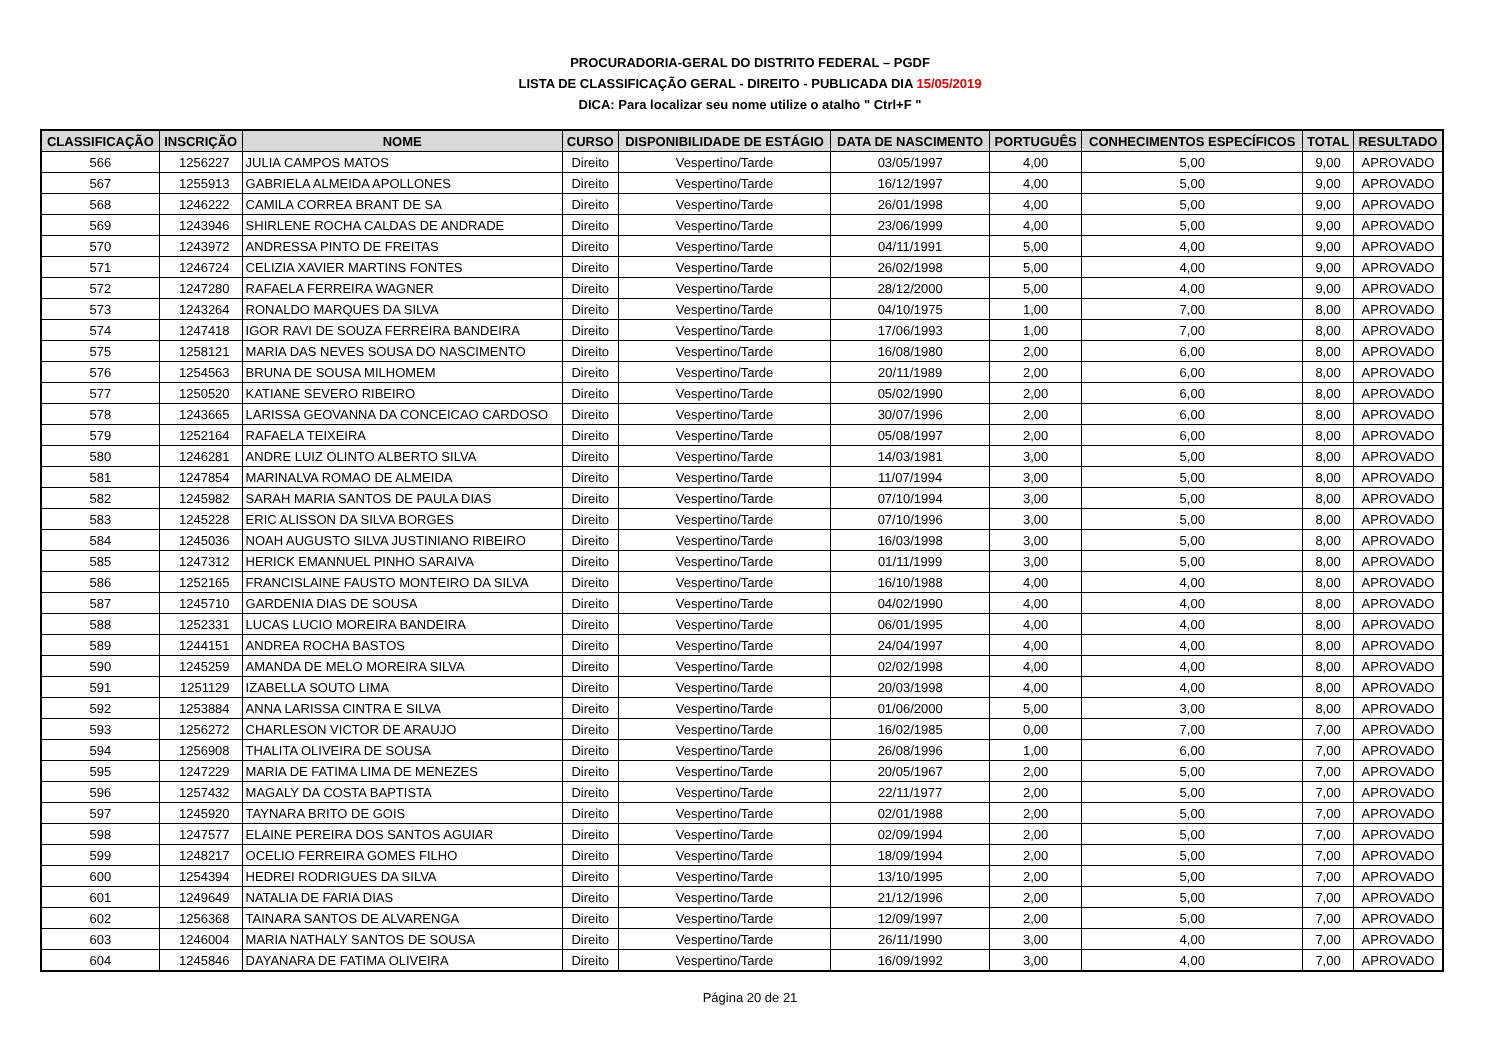PROCURADORIA-GERAL DO DISTRITO FEDERAL – PGDF
LISTA DE CLASSIFICAÇÃO GERAL - DIREITO - PUBLICADA DIA 15/05/2019
DICA: Para localizar seu nome utilize o atalho " Ctrl+F "
| CLASSIFICAÇÃO | INSCRIÇÃO | NOME | CURSO | DISPONIBILIDADE DE ESTÁGIO | DATA DE NASCIMENTO | PORTUGUÊS | CONHECIMENTOS ESPECÍFICOS | TOTAL | RESULTADO |
| --- | --- | --- | --- | --- | --- | --- | --- | --- | --- |
| 566 | 1256227 | JULIA CAMPOS MATOS | Direito | Vespertino/Tarde | 03/05/1997 | 4,00 | 5,00 | 9,00 | APROVADO |
| 567 | 1255913 | GABRIELA ALMEIDA APOLLONES | Direito | Vespertino/Tarde | 16/12/1997 | 4,00 | 5,00 | 9,00 | APROVADO |
| 568 | 1246222 | CAMILA CORREA BRANT DE SA | Direito | Vespertino/Tarde | 26/01/1998 | 4,00 | 5,00 | 9,00 | APROVADO |
| 569 | 1243946 | SHIRLENE ROCHA CALDAS DE ANDRADE | Direito | Vespertino/Tarde | 23/06/1999 | 4,00 | 5,00 | 9,00 | APROVADO |
| 570 | 1243972 | ANDRESSA PINTO DE FREITAS | Direito | Vespertino/Tarde | 04/11/1991 | 5,00 | 4,00 | 9,00 | APROVADO |
| 571 | 1246724 | CELIZIA XAVIER MARTINS FONTES | Direito | Vespertino/Tarde | 26/02/1998 | 5,00 | 4,00 | 9,00 | APROVADO |
| 572 | 1247280 | RAFAELA FERREIRA WAGNER | Direito | Vespertino/Tarde | 28/12/2000 | 5,00 | 4,00 | 9,00 | APROVADO |
| 573 | 1243264 | RONALDO MARQUES DA SILVA | Direito | Vespertino/Tarde | 04/10/1975 | 1,00 | 7,00 | 8,00 | APROVADO |
| 574 | 1247418 | IGOR RAVI DE SOUZA FERREIRA BANDEIRA | Direito | Vespertino/Tarde | 17/06/1993 | 1,00 | 7,00 | 8,00 | APROVADO |
| 575 | 1258121 | MARIA DAS NEVES SOUSA DO NASCIMENTO | Direito | Vespertino/Tarde | 16/08/1980 | 2,00 | 6,00 | 8,00 | APROVADO |
| 576 | 1254563 | BRUNA DE SOUSA MILHOMEM | Direito | Vespertino/Tarde | 20/11/1989 | 2,00 | 6,00 | 8,00 | APROVADO |
| 577 | 1250520 | KATIANE SEVERO RIBEIRO | Direito | Vespertino/Tarde | 05/02/1990 | 2,00 | 6,00 | 8,00 | APROVADO |
| 578 | 1243665 | LARISSA GEOVANNA DA CONCEICAO CARDOSO | Direito | Vespertino/Tarde | 30/07/1996 | 2,00 | 6,00 | 8,00 | APROVADO |
| 579 | 1252164 | RAFAELA TEIXEIRA | Direito | Vespertino/Tarde | 05/08/1997 | 2,00 | 6,00 | 8,00 | APROVADO |
| 580 | 1246281 | ANDRE LUIZ OLINTO ALBERTO SILVA | Direito | Vespertino/Tarde | 14/03/1981 | 3,00 | 5,00 | 8,00 | APROVADO |
| 581 | 1247854 | MARINALVA ROMAO DE ALMEIDA | Direito | Vespertino/Tarde | 11/07/1994 | 3,00 | 5,00 | 8,00 | APROVADO |
| 582 | 1245982 | SARAH MARIA SANTOS DE PAULA DIAS | Direito | Vespertino/Tarde | 07/10/1994 | 3,00 | 5,00 | 8,00 | APROVADO |
| 583 | 1245228 | ERIC ALISSON DA SILVA BORGES | Direito | Vespertino/Tarde | 07/10/1996 | 3,00 | 5,00 | 8,00 | APROVADO |
| 584 | 1245036 | NOAH AUGUSTO SILVA JUSTINIANO RIBEIRO | Direito | Vespertino/Tarde | 16/03/1998 | 3,00 | 5,00 | 8,00 | APROVADO |
| 585 | 1247312 | HERICK EMANNUEL PINHO SARAIVA | Direito | Vespertino/Tarde | 01/11/1999 | 3,00 | 5,00 | 8,00 | APROVADO |
| 586 | 1252165 | FRANCISLAINE FAUSTO MONTEIRO DA SILVA | Direito | Vespertino/Tarde | 16/10/1988 | 4,00 | 4,00 | 8,00 | APROVADO |
| 587 | 1245710 | GARDENIA DIAS DE SOUSA | Direito | Vespertino/Tarde | 04/02/1990 | 4,00 | 4,00 | 8,00 | APROVADO |
| 588 | 1252331 | LUCAS LUCIO MOREIRA BANDEIRA | Direito | Vespertino/Tarde | 06/01/1995 | 4,00 | 4,00 | 8,00 | APROVADO |
| 589 | 1244151 | ANDREA ROCHA BASTOS | Direito | Vespertino/Tarde | 24/04/1997 | 4,00 | 4,00 | 8,00 | APROVADO |
| 590 | 1245259 | AMANDA DE MELO MOREIRA SILVA | Direito | Vespertino/Tarde | 02/02/1998 | 4,00 | 4,00 | 8,00 | APROVADO |
| 591 | 1251129 | IZABELLA SOUTO LIMA | Direito | Vespertino/Tarde | 20/03/1998 | 4,00 | 4,00 | 8,00 | APROVADO |
| 592 | 1253884 | ANNA LARISSA CINTRA E SILVA | Direito | Vespertino/Tarde | 01/06/2000 | 5,00 | 3,00 | 8,00 | APROVADO |
| 593 | 1256272 | CHARLESON VICTOR DE ARAUJO | Direito | Vespertino/Tarde | 16/02/1985 | 0,00 | 7,00 | 7,00 | APROVADO |
| 594 | 1256908 | THALITA OLIVEIRA DE SOUSA | Direito | Vespertino/Tarde | 26/08/1996 | 1,00 | 6,00 | 7,00 | APROVADO |
| 595 | 1247229 | MARIA DE FATIMA LIMA DE MENEZES | Direito | Vespertino/Tarde | 20/05/1967 | 2,00 | 5,00 | 7,00 | APROVADO |
| 596 | 1257432 | MAGALY DA COSTA BAPTISTA | Direito | Vespertino/Tarde | 22/11/1977 | 2,00 | 5,00 | 7,00 | APROVADO |
| 597 | 1245920 | TAYNARA BRITO DE GOIS | Direito | Vespertino/Tarde | 02/01/1988 | 2,00 | 5,00 | 7,00 | APROVADO |
| 598 | 1247577 | ELAINE PEREIRA DOS SANTOS AGUIAR | Direito | Vespertino/Tarde | 02/09/1994 | 2,00 | 5,00 | 7,00 | APROVADO |
| 599 | 1248217 | OCELIO FERREIRA GOMES FILHO | Direito | Vespertino/Tarde | 18/09/1994 | 2,00 | 5,00 | 7,00 | APROVADO |
| 600 | 1254394 | HEDREI RODRIGUES DA SILVA | Direito | Vespertino/Tarde | 13/10/1995 | 2,00 | 5,00 | 7,00 | APROVADO |
| 601 | 1249649 | NATALIA DE FARIA DIAS | Direito | Vespertino/Tarde | 21/12/1996 | 2,00 | 5,00 | 7,00 | APROVADO |
| 602 | 1256368 | TAINARA SANTOS DE ALVARENGA | Direito | Vespertino/Tarde | 12/09/1997 | 2,00 | 5,00 | 7,00 | APROVADO |
| 603 | 1246004 | MARIA NATHALY SANTOS DE SOUSA | Direito | Vespertino/Tarde | 26/11/1990 | 3,00 | 4,00 | 7,00 | APROVADO |
| 604 | 1245846 | DAYANARA DE FATIMA OLIVEIRA | Direito | Vespertino/Tarde | 16/09/1992 | 3,00 | 4,00 | 7,00 | APROVADO |
Página 20 de 21